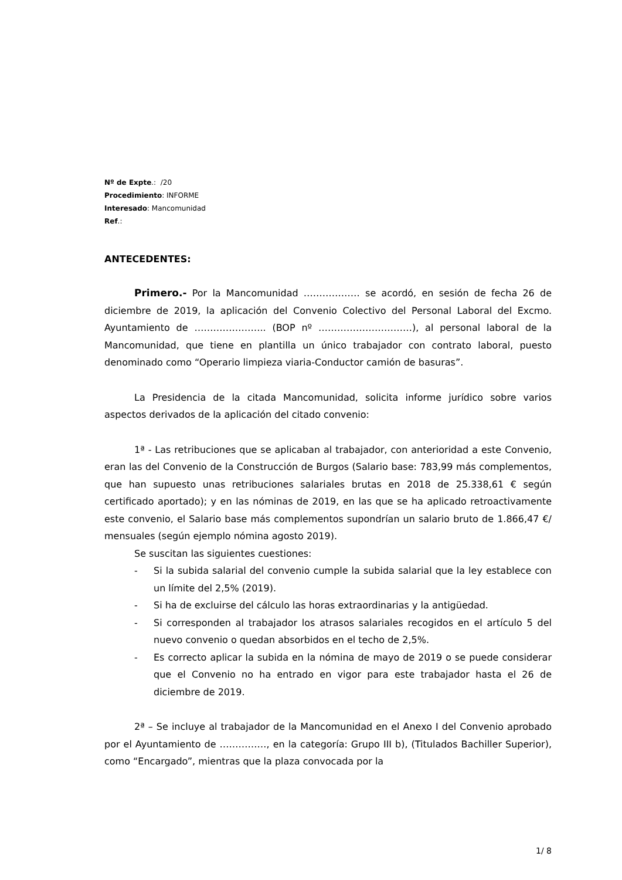Nº de Expte.: /20
Procedimiento: INFORME
Interesado: Mancomunidad
Ref.:
ANTECEDENTES:
Primero.- Por la Mancomunidad ……………… se acordó, en sesión de fecha 26 de diciembre de 2019, la aplicación del Convenio Colectivo del Personal Laboral del Excmo. Ayuntamiento de ………………….. (BOP nº …………………………), al personal laboral de la Mancomunidad, que tiene en plantilla un único trabajador con contrato laboral, puesto denominado como “Operario limpieza viaria-Conductor camión de basuras”.
La Presidencia de la citada Mancomunidad, solicita informe jurídico sobre varios aspectos derivados de la aplicación del citado convenio:
1ª - Las retribuciones que se aplicaban al trabajador, con anterioridad a este Convenio, eran las del Convenio de la Construcción de Burgos (Salario base: 783,99 más complementos, que han supuesto unas retribuciones salariales brutas en 2018 de 25.338,61 € según certificado aportado); y en las nóminas de 2019, en las que se ha aplicado retroactivamente este convenio, el Salario base más complementos supondrían un salario bruto de 1.866,47 €/ mensuales (según ejemplo nómina agosto 2019).
Se suscitan las siguientes cuestiones:
- Si la subida salarial del convenio cumple la subida salarial que la ley establece con un límite del 2,5% (2019).
- Si ha de excluirse del cálculo las horas extraordinarias y la antigüedad.
- Si corresponden al trabajador los atrasos salariales recogidos en el artículo 5 del nuevo convenio o quedan absorbidos en el techo de 2,5%.
- Es correcto aplicar la subida en la nómina de mayo de 2019 o se puede considerar que el Convenio no ha entrado en vigor para este trabajador hasta el 26 de diciembre de 2019.
2ª – Se incluye al trabajador de la Mancomunidad en el Anexo I del Convenio aprobado por el Ayuntamiento de ……………, en la categoría: Grupo III b), (Titulados Bachiller Superior), como “Encargado”, mientras que la plaza convocada por la
1/ 8